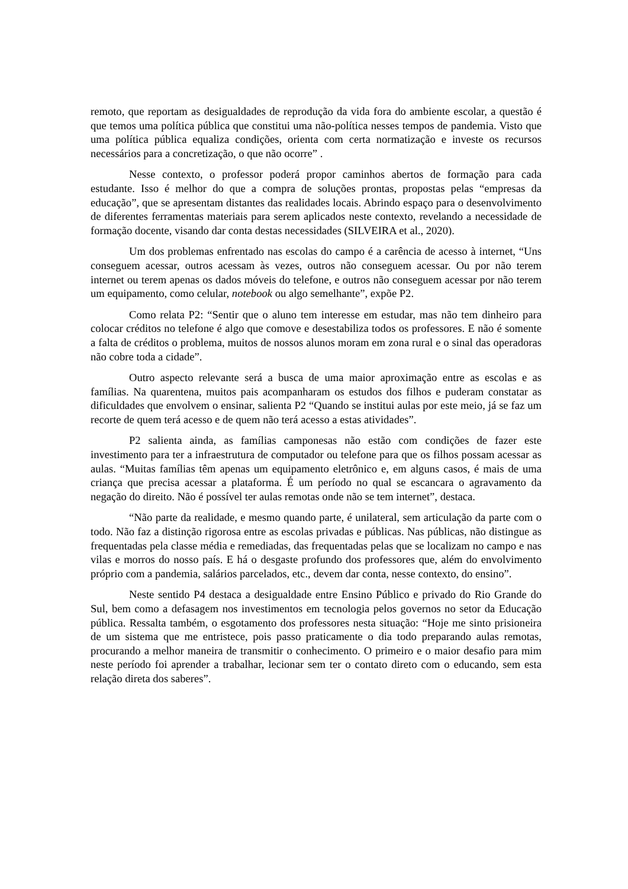remoto, que reportam as desigualdades de reprodução da vida fora do ambiente escolar, a questão é que temos uma política pública que constitui uma não-política nesses tempos de pandemia. Visto que uma política pública equaliza condições, orienta com certa normatização e investe os recursos necessários para a concretização, o que não ocorre” .
Nesse contexto, o professor poderá propor caminhos abertos de formação para cada estudante. Isso é melhor do que a compra de soluções prontas, propostas pelas “empresas da educação”, que se apresentam distantes das realidades locais. Abrindo espaço para o desenvolvimento de diferentes ferramentas materiais para serem aplicados neste contexto, revelando a necessidade de formação docente, visando dar conta destas necessidades (SILVEIRA et al., 2020).
Um dos problemas enfrentado nas escolas do campo é a carência de acesso à internet, “Uns conseguem acessar, outros acessam às vezes, outros não conseguem acessar. Ou por não terem internet ou terem apenas os dados móveis do telefone, e outros não conseguem acessar por não terem um equipamento, como celular, notebook ou algo semelhante”, expõe P2.
Como relata P2: “Sentir que o aluno tem interesse em estudar, mas não tem dinheiro para colocar créditos no telefone é algo que comove e desestabiliza todos os professores. E não é somente a falta de créditos o problema, muitos de nossos alunos moram em zona rural e o sinal das operadoras não cobre toda a cidade”.
Outro aspecto relevante será a busca de uma maior aproximação entre as escolas e as famílias. Na quarentena, muitos pais acompanharam os estudos dos filhos e puderam constatar as dificuldades que envolvem o ensinar, salienta P2 “Quando se institui aulas por este meio, já se faz um recorte de quem terá acesso e de quem não terá acesso a estas atividades”.
P2 salienta ainda, as famílias camponesas não estão com condições de fazer este investimento para ter a infraestrutura de computador ou telefone para que os filhos possam acessar as aulas. “Muitas famílias têm apenas um equipamento eletrônico e, em alguns casos, é mais de uma criança que precisa acessar a plataforma. É um período no qual se escancara o agravamento da negação do direito. Não é possível ter aulas remotas onde não se tem internet”, destaca.
“Não parte da realidade, e mesmo quando parte, é unilateral, sem articulação da parte com o todo. Não faz a distinção rigorosa entre as escolas privadas e públicas. Nas públicas, não distingue as frequentadas pela classe média e remediadas, das frequentadas pelas que se localizam no campo e nas vilas e morros do nosso país. E há o desgaste profundo dos professores que, além do envolvimento próprio com a pandemia, salários parcelados, etc., devem dar conta, nesse contexto, do ensino”.
Neste sentido P4 destaca a desigualdade entre Ensino Público e privado do Rio Grande do Sul, bem como a defasagem nos investimentos em tecnologia pelos governos no setor da Educação pública. Ressalta também, o esgotamento dos professores nesta situação: “Hoje me sinto prisioneira de um sistema que me entristece, pois passo praticamente o dia todo preparando aulas remotas, procurando a melhor maneira de transmitir o conhecimento. O primeiro e o maior desafio para mim neste período foi aprender a trabalhar, lecionar sem ter o contato direto com o educando, sem esta relação direta dos saberes”.